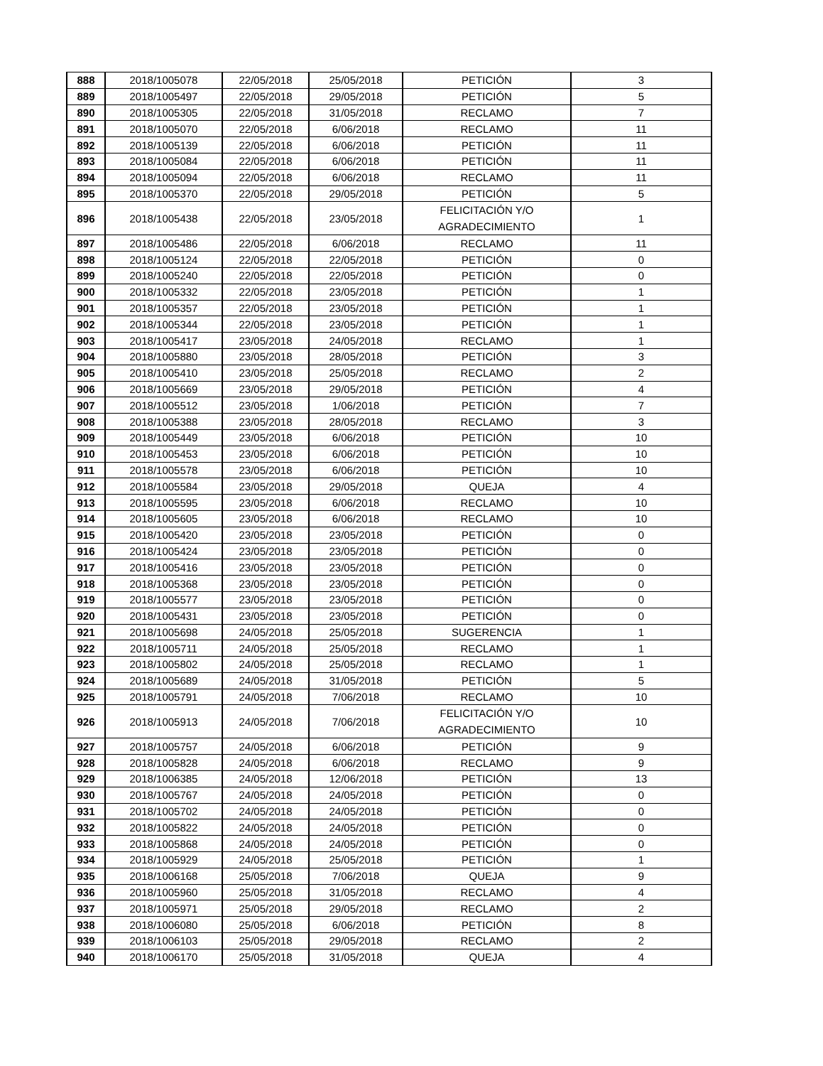| 888 | 2018/1005078 | 22/05/2018 | 25/05/2018 | PETICIÓN | 3 |
| 889 | 2018/1005497 | 22/05/2018 | 29/05/2018 | PETICIÓN | 5 |
| 890 | 2018/1005305 | 22/05/2018 | 31/05/2018 | RECLAMO | 7 |
| 891 | 2018/1005070 | 22/05/2018 | 6/06/2018 | RECLAMO | 11 |
| 892 | 2018/1005139 | 22/05/2018 | 6/06/2018 | PETICIÓN | 11 |
| 893 | 2018/1005084 | 22/05/2018 | 6/06/2018 | PETICIÓN | 11 |
| 894 | 2018/1005094 | 22/05/2018 | 6/06/2018 | RECLAMO | 11 |
| 895 | 2018/1005370 | 22/05/2018 | 29/05/2018 | PETICIÓN | 5 |
| 896 | 2018/1005438 | 22/05/2018 | 23/05/2018 | FELICITACIÓN Y/O AGRADECIMIENTO | 1 |
| 897 | 2018/1005486 | 22/05/2018 | 6/06/2018 | RECLAMO | 11 |
| 898 | 2018/1005124 | 22/05/2018 | 22/05/2018 | PETICIÓN | 0 |
| 899 | 2018/1005240 | 22/05/2018 | 22/05/2018 | PETICIÓN | 0 |
| 900 | 2018/1005332 | 22/05/2018 | 23/05/2018 | PETICIÓN | 1 |
| 901 | 2018/1005357 | 22/05/2018 | 23/05/2018 | PETICIÓN | 1 |
| 902 | 2018/1005344 | 22/05/2018 | 23/05/2018 | PETICIÓN | 1 |
| 903 | 2018/1005417 | 23/05/2018 | 24/05/2018 | RECLAMO | 1 |
| 904 | 2018/1005880 | 23/05/2018 | 28/05/2018 | PETICIÓN | 3 |
| 905 | 2018/1005410 | 23/05/2018 | 25/05/2018 | RECLAMO | 2 |
| 906 | 2018/1005669 | 23/05/2018 | 29/05/2018 | PETICIÓN | 4 |
| 907 | 2018/1005512 | 23/05/2018 | 1/06/2018 | PETICIÓN | 7 |
| 908 | 2018/1005388 | 23/05/2018 | 28/05/2018 | RECLAMO | 3 |
| 909 | 2018/1005449 | 23/05/2018 | 6/06/2018 | PETICIÓN | 10 |
| 910 | 2018/1005453 | 23/05/2018 | 6/06/2018 | PETICIÓN | 10 |
| 911 | 2018/1005578 | 23/05/2018 | 6/06/2018 | PETICIÓN | 10 |
| 912 | 2018/1005584 | 23/05/2018 | 29/05/2018 | QUEJA | 4 |
| 913 | 2018/1005595 | 23/05/2018 | 6/06/2018 | RECLAMO | 10 |
| 914 | 2018/1005605 | 23/05/2018 | 6/06/2018 | RECLAMO | 10 |
| 915 | 2018/1005420 | 23/05/2018 | 23/05/2018 | PETICIÓN | 0 |
| 916 | 2018/1005424 | 23/05/2018 | 23/05/2018 | PETICIÓN | 0 |
| 917 | 2018/1005416 | 23/05/2018 | 23/05/2018 | PETICIÓN | 0 |
| 918 | 2018/1005368 | 23/05/2018 | 23/05/2018 | PETICIÓN | 0 |
| 919 | 2018/1005577 | 23/05/2018 | 23/05/2018 | PETICIÓN | 0 |
| 920 | 2018/1005431 | 23/05/2018 | 23/05/2018 | PETICIÓN | 0 |
| 921 | 2018/1005698 | 24/05/2018 | 25/05/2018 | SUGERENCIA | 1 |
| 922 | 2018/1005711 | 24/05/2018 | 25/05/2018 | RECLAMO | 1 |
| 923 | 2018/1005802 | 24/05/2018 | 25/05/2018 | RECLAMO | 1 |
| 924 | 2018/1005689 | 24/05/2018 | 31/05/2018 | PETICIÓN | 5 |
| 925 | 2018/1005791 | 24/05/2018 | 7/06/2018 | RECLAMO | 10 |
| 926 | 2018/1005913 | 24/05/2018 | 7/06/2018 | FELICITACIÓN Y/O AGRADECIMIENTO | 10 |
| 927 | 2018/1005757 | 24/05/2018 | 6/06/2018 | PETICIÓN | 9 |
| 928 | 2018/1005828 | 24/05/2018 | 6/06/2018 | RECLAMO | 9 |
| 929 | 2018/1006385 | 24/05/2018 | 12/06/2018 | PETICIÓN | 13 |
| 930 | 2018/1005767 | 24/05/2018 | 24/05/2018 | PETICIÓN | 0 |
| 931 | 2018/1005702 | 24/05/2018 | 24/05/2018 | PETICIÓN | 0 |
| 932 | 2018/1005822 | 24/05/2018 | 24/05/2018 | PETICIÓN | 0 |
| 933 | 2018/1005868 | 24/05/2018 | 24/05/2018 | PETICIÓN | 0 |
| 934 | 2018/1005929 | 24/05/2018 | 25/05/2018 | PETICIÓN | 1 |
| 935 | 2018/1006168 | 25/05/2018 | 7/06/2018 | QUEJA | 9 |
| 936 | 2018/1005960 | 25/05/2018 | 31/05/2018 | RECLAMO | 4 |
| 937 | 2018/1005971 | 25/05/2018 | 29/05/2018 | RECLAMO | 2 |
| 938 | 2018/1006080 | 25/05/2018 | 6/06/2018 | PETICIÓN | 8 |
| 939 | 2018/1006103 | 25/05/2018 | 29/05/2018 | RECLAMO | 2 |
| 940 | 2018/1006170 | 25/05/2018 | 31/05/2018 | QUEJA | 4 |